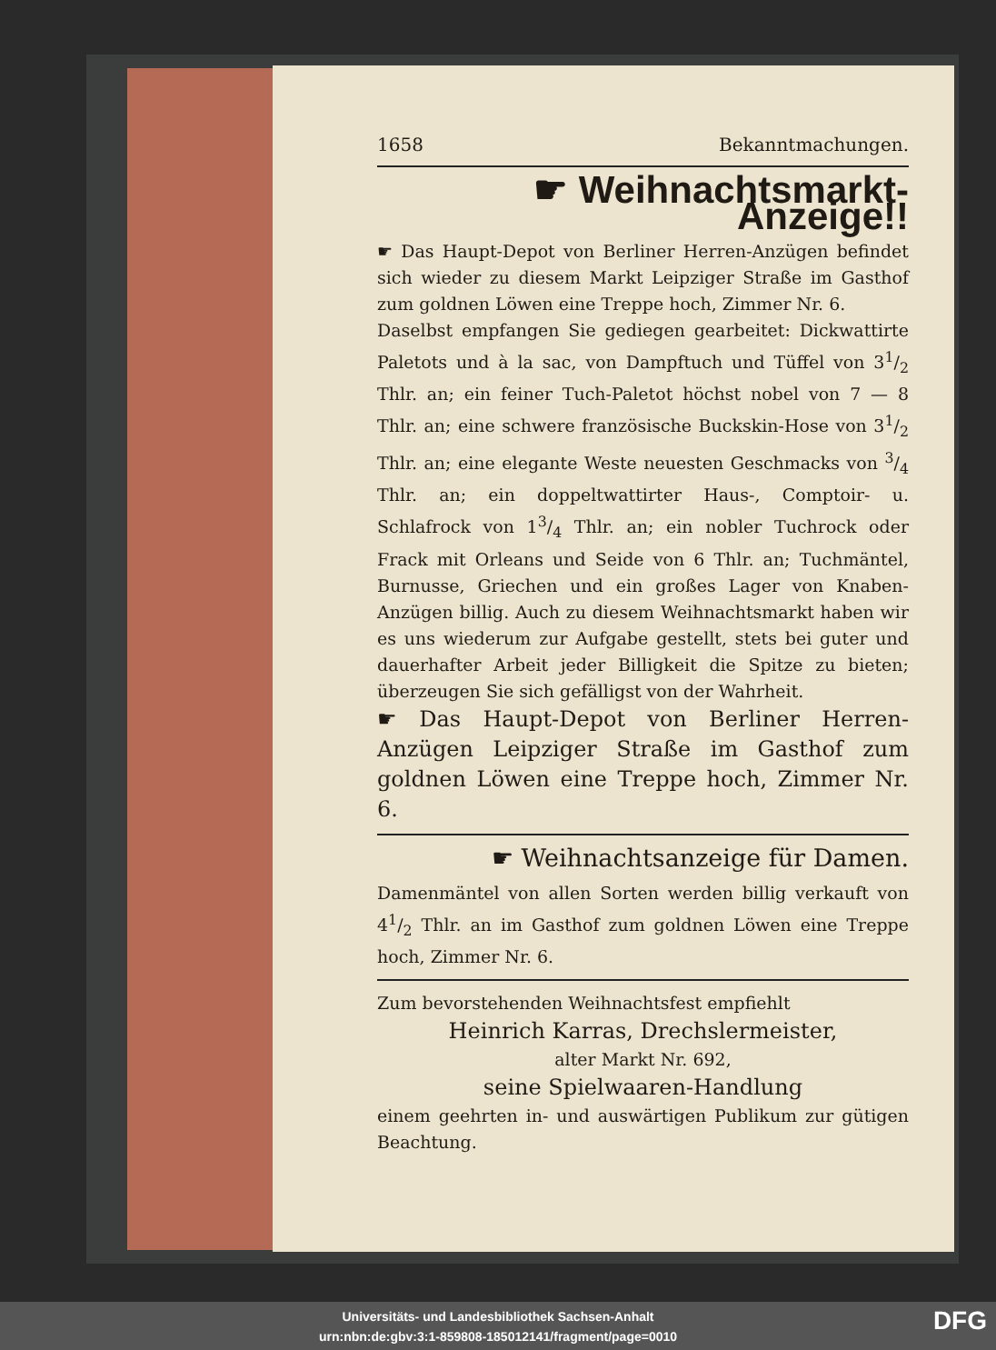1658 Bekanntmachungen.
☛ Weihnachtsmarkt-Anzeige!!
☛ Das Haupt-Depot von Berliner Herren-Anzügen befindet sich wieder zu diesem Markt Leipziger Straße im Gasthof zum goldnen Löwen eine Treppe hoch, Zimmer Nr. 6.
Daselbst empfangen Sie gediegen gearbeitet: Dickwattirte Paletots und à la sac, von Dampftuch und Tüffel von 31/2 Thlr. an; ein feiner Tuch-Paletot höchst nobel von 7 — 8 Thlr. an; eine schwere französische Buckskin-Hose von 31/2 Thlr. an; eine elegante Weste neuesten Geschmacks von 3/4 Thlr. an; ein doppeltwattirter Haus-, Comptoir- u. Schlafrock von 13/4 Thlr. an; ein nobler Tuchrock oder Frack mit Orleans und Seide von 6 Thlr. an; Tuchmäntel, Burnusse, Griechen und ein großes Lager von Knaben-Anzügen billig. Auch zu diesem Weihnachtsmarkt haben wir es uns wiederum zur Aufgabe gestellt, stets bei guter und dauerhafter Arbeit jeder Billigkeit die Spitze zu bieten; überzeugen Sie sich gefälligst von der Wahrheit.
☛ Das Haupt-Depot von Berliner Herren-Anzügen Leipziger Straße im Gasthof zum goldnen Löwen eine Treppe hoch, Zimmer Nr. 6.
☛ Weihnachtsanzeige für Damen.
Damenmäntel von allen Sorten werden billig verkauft von 41/2 Thlr. an im Gasthof zum goldnen Löwen eine Treppe hoch, Zimmer Nr. 6.
Zum bevorstehenden Weihnachtsfest empfiehlt
Heinrich Karras, Drechslermeister,
alter Markt Nr. 692,
seine Spielwaaren-Handlung
einem geehrten in- und auswärtigen Publikum zur gütigen Beachtung.
Universitäts- und Landesbibliothek Sachsen-Anhalt
urn:nbn:de:gbv:3:1-859808-185012141/fragment/page=0010
DFG